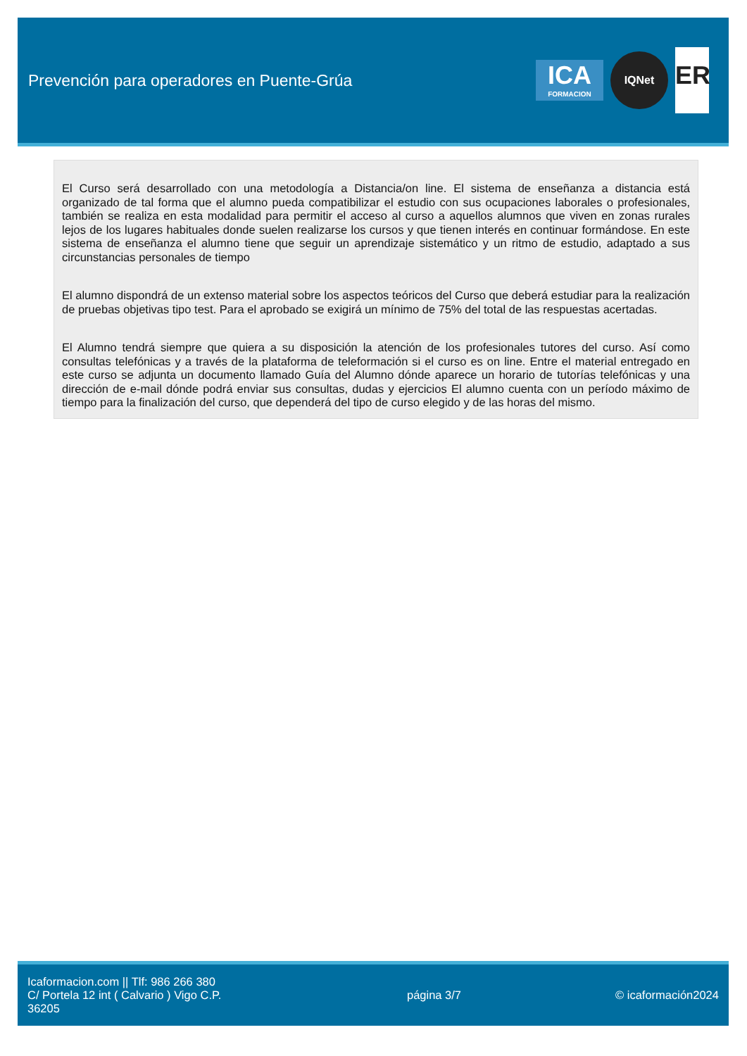Prevención para operadores en Puente-Grúa
ICA
FORMACION
IQNet
ER
El Curso será desarrollado con una metodología a Distancia/on line. El sistema de enseñanza a distancia está organizado de tal forma que el alumno pueda compatibilizar el estudio con sus ocupaciones laborales o profesionales, también se realiza en esta modalidad para permitir el acceso al curso a aquellos alumnos que viven en zonas rurales lejos de los lugares habituales donde suelen realizarse los cursos y que tienen interés en continuar formándose. En este sistema de enseñanza el alumno tiene que seguir un aprendizaje sistemático y un ritmo de estudio, adaptado a sus circunstancias personales de tiempo
El alumno dispondrá de un extenso material sobre los aspectos teóricos del Curso que deberá estudiar para la realización de pruebas objetivas tipo test. Para el aprobado se exigirá un mínimo de 75% del total de las respuestas acertadas.
El Alumno tendrá siempre que quiera a su disposición la atención de los profesionales tutores del curso. Así como consultas telefónicas y a través de la plataforma de teleformación si el curso es on line. Entre el material entregado en este curso se adjunta un documento llamado Guía del Alumno dónde aparece un horario de tutorías telefónicas y una dirección de e-mail dónde podrá enviar sus consultas, dudas y ejercicios El alumno cuenta con un período máximo de tiempo para la finalización del curso, que dependerá del tipo de curso elegido y de las horas del mismo.
Icaformacion.com || Tlf: 986 266 380
C/ Portela 12 int ( Calvario ) Vigo C.P. 36205
página 3/7 © icaformación2024